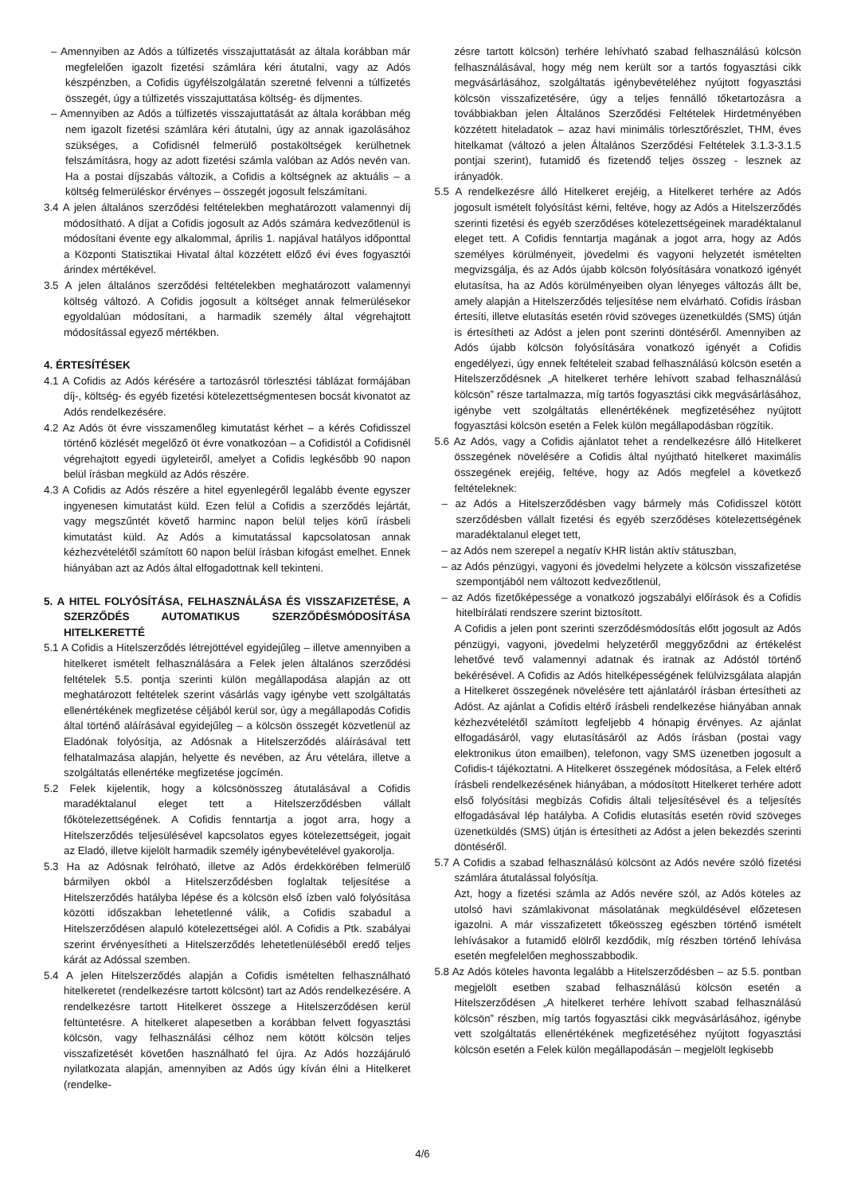– Amennyiben az Adós a túlfizetés visszajuttatását az általa korábban már megfelelően igazolt fizetési számlára kéri átutalni, vagy az Adós készpénzben, a Cofidis ügyfélszolgálatán szeretné felvenni a túlfizetés összegét, úgy a túlfizetés visszajuttatása költség- és díjmentes.
– Amennyiben az Adós a túlfizetés visszajuttatását az általa korábban még nem igazolt fizetési számlára kéri átutalni, úgy az annak igazolásához szükséges, a Cofidisnél felmerülő postaköltségek kerülhetnek felszámításra, hogy az adott fizetési számla valóban az Adós nevén van. Ha a postai díjszabás változik, a Cofidis a költségnek az aktuális – a költség felmerüléskor érvényes – összegét jogosult felszámítani.
3.4 A jelen általános szerződési feltételekben meghatározott valamennyi díj módosítható. A díjat a Cofidis jogosult az Adós számára kedvezőtlenül is módosítani évente egy alkalommal, április 1. napjával hatályos időponttal a Központi Statisztikai Hivatal által közzétett előző évi éves fogyasztói árindex mértékével.
3.5 A jelen általános szerződési feltételekben meghatározott valamennyi költség változó. A Cofidis jogosult a költséget annak felmerülésekor egyoldalúan módosítani, a harmadik személy által végrehajtott módosítással egyező mértékben.
4. ÉRTESÍTÉSEK
4.1 A Cofidis az Adós kérésére a tartozásról törlesztési táblázat formájában díj-, költség- és egyéb fizetési kötelezettségmentesen bocsát kivonatot az Adós rendelkezésére.
4.2 Az Adós öt évre visszamenőleg kimutatást kérhet – a kérés Cofidisszel történő közlését megelőző öt évre vonatkozóan – a Cofidistól a Cofidisnél végrehajtott egyedi ügyleteiről, amelyet a Cofidis legkésőbb 90 napon belül írásban megküld az Adós részére.
4.3 A Cofidis az Adós részére a hitel egyenlegéről legalább évente egyszer ingyenesen kimutatást küld. Ezen felül a Cofidis a szerződés lejártát, vagy megszűntét követő harminc napon belül teljes körű írásbeli kimutatást küld. Az Adós a kimutatással kapcsolatosan annak kézhezvételétől számított 60 napon belül írásban kifogást emelhet. Ennek hiányában azt az Adós által elfogadottnak kell tekinteni.
5. A HITEL FOLYÓSÍTÁSA, FELHASZNÁLÁSA ÉS VISSZAFIZETÉSE, A SZERZŐDÉS AUTOMATIKUS SZERZŐDÉSMÓDOSÍTÁSA HITELKERETTÉ
5.1 A Cofidis a Hitelszerződés létrejöttével egyidejűleg – illetve amennyiben a hitelkeret ismételt felhasználására a Felek jelen általános szerződési feltételek 5.5. pontja szerinti külön megállapodása alapján az ott meghatározott feltételek szerint vásárlás vagy igénybe vett szolgáltatás ellenértékének megfizetése céljából kerül sor, úgy a megállapodás Cofidis által történő aláírásával egyidejűleg – a kölcsön összegét közvetlenül az Eladónak folyósítja, az Adósnak a Hitelszerződés aláírásával tett felhatalmazása alapján, helyette és nevében, az Áru vételára, illetve a szolgáltatás ellenértéke megfizetése jogcímén.
5.2 Felek kijelentik, hogy a kölcsönösszeg átutalásával a Cofidis maradéktalanul eleget tett a Hitelszerződésben vállalt főkötelezettségének. A Cofidis fenntartja a jogot arra, hogy a Hitelszerződés teljesülésével kapcsolatos egyes kötelezettségeit, jogait az Eladó, illetve kijelölt harmadik személy igénybevételével gyakorolja.
5.3 Ha az Adósnak felróható, illetve az Adós érdekkörében felmerülő bármilyen okból a Hitelszerződésben foglaltak teljesítése a Hitelszerződés hatályba lépése és a kölcsön első ízben való folyósítása közötti időszakban lehetetlenné válik, a Cofidis szabadul a Hitelszerződésen alapuló kötelezettségei alól. A Cofidis a Ptk. szabályai szerint érvényesítheti a Hitelszerződés lehetetlenüléséből eredő teljes kárát az Adóssal szemben.
5.4 A jelen Hitelszerződés alapján a Cofidis ismételten felhasználható hitelkeretet (rendelkezésre tartott kölcsönt) tart az Adós rendelkezésére. A rendelkezésre tartott Hitelkeret összege a Hitelszerződésen kerül feltüntetésre. A hitelkeret alapesetben a korábban felvett fogyasztási kölcsön, vagy felhasználási célhoz nem kötött kölcsön teljes visszafizetését követően használható fel újra. Az Adós hozzájáruló nyilatkozata alapján, amennyiben az Adós úgy kíván élni a Hitelkeret (rendelke-
zésre tartott kölcsön) terhére lehívható szabad felhasználású kölcsön felhasználásával, hogy még nem került sor a tartós fogyasztási cikk megvásárlásához, szolgáltatás igénybevételéhez nyújtott fogyasztási kölcsön visszafizetésére, úgy a teljes fennálló tőketartozásra a továbbiakban jelen Általános Szerződési Feltételek Hirdetményében közzétett hiteladatok – azaz havi minimális törlesztőrészlet, THM, éves hitelkamat (változó a jelen Általános Szerződési Feltételek 3.1.3-3.1.5 pontjai szerint), futamidő és fizetendő teljes összeg - lesznek az irányadók.
5.5 A rendelkezésre álló Hitelkeret erejéig, a Hitelkeret terhére az Adós jogosult ismételt folyósítást kérni, feltéve, hogy az Adós a Hitelszerződés szerinti fizetési és egyéb szerződéses kötelezettségeinek maradéktalanul eleget tett. A Cofidis fenntartja magának a jogot arra, hogy az Adós személyes körülményeit, jövedelmi és vagyoni helyzetét ismételten megvizsgálja, és az Adós újabb kölcsön folyósítására vonatkozó igényét elutasítsa, ha az Adós körülményeiben olyan lényeges változás állt be, amely alapján a Hitelszerződés teljesítése nem elvárható. Cofidis írásban értesíti, illetve elutasítás esetén rövid szöveges üzenetküldés (SMS) útján is értesítheti az Adóst a jelen pont szerinti döntéséről. Amennyiben az Adós újabb kölcsön folyósítására vonatkozó igényét a Cofidis engedélyezi, úgy ennek feltételeit szabad felhasználású kölcsön esetén a Hitelszerződésnek „A hitelkeret terhére lehívott szabad felhasználású kölcsön” része tartalmazza, míg tartós fogyasztási cikk megvásárlásához, igénybe vett szolgáltatás ellenértékének megfizetéséhez nyújtott fogyasztási kölcsön esetén a Felek külön megállapodásban rögzítik.
5.6 Az Adós, vagy a Cofidis ajánlatot tehet a rendelkezésre álló Hitelkeret összegének növelésére a Cofidis által nyújtható hitelkeret maximális összegének erejéig, feltéve, hogy az Adós megfelel a következő feltételeknek:
– az Adós a Hitelszerződésben vagy bármely más Cofidisszel kötött szerződésben vállalt fizetési és egyéb szerződéses kötelezettségének maradéktalanul eleget tett,
– az Adós nem szerepel a negatív KHR listán aktív státuszban,
– az Adós pénzügyi, vagyoni és jövedelmi helyzete a kölcsön visszafizetése szempontjából nem változott kedvezőtlenül,
– az Adós fizetőképessége a vonatkozó jogszabályi előírások és a Cofidis hitelbírálati rendszere szerint biztosított.
A Cofidis a jelen pont szerinti szerződésmódosítás előtt jogosult az Adós pénzügyi, vagyoni, jövedelmi helyzetéről meggyőződni az értékelést lehetővé tevő valamennyi adatnak és iratnak az Adóstól történő bekérésével. A Cofidis az Adós hitelképességének felülvizsgálata alapján a Hitelkeret összegének növelésére tett ajánlatáról írásban értesítheti az Adóst. Az ajánlat a Cofidis eltérő írásbeli rendelkezése hiányában annak kézhezvételétől számított legfeljebb 4 hónapig érvényes. Az ajánlat elfogadásáról, vagy elutasításáról az Adós írásban (postai vagy elektronikus úton emailben), telefonon, vagy SMS üzenetben jogosult a Cofidis-t tájékoztatni. A Hitelkeret összegének módosítása, a Felek eltérő írásbeli rendelkezésének hiányában, a módosított Hitelkeret terhére adott első folyósítási megbízás Cofidis általi teljesítésével és a teljesítés elfogadásával lép hatályba. A Cofidis elutasítás esetén rövid szöveges üzenetküldés (SMS) útján is értesítheti az Adóst a jelen bekezdés szerinti döntéséről.
5.7 A Cofidis a szabad felhasználású kölcsönt az Adós nevére szóló fizetési számlára átutalással folyósítja.
Azt, hogy a fizetési számla az Adós nevére szól, az Adós köteles az utolsó havi számlakivonat másolatának megküldésével előzetesen igazolni. A már visszafizetett tőkeösszeg egészben történő ismételt lehívásakor a futamidő elölről kezdődik, míg részben történő lehívása esetén megfelelően meghosszabbodik.
5.8 Az Adós köteles havonta legalább a Hitelszerződésben – az 5.5. pontban megjelölt esetben szabad felhasználású kölcsön esetén a Hitelszerződésen „A hitelkeret terhére lehívott szabad felhasználású kölcsön” részben, míg tartós fogyasztási cikk megvásárlásához, igénybe vett szolgáltatás ellenértékének megfizetéséhez nyújtott fogyasztási kölcsön esetén a Felek külön megállapodásán – megjelölt legkisebb
4/6